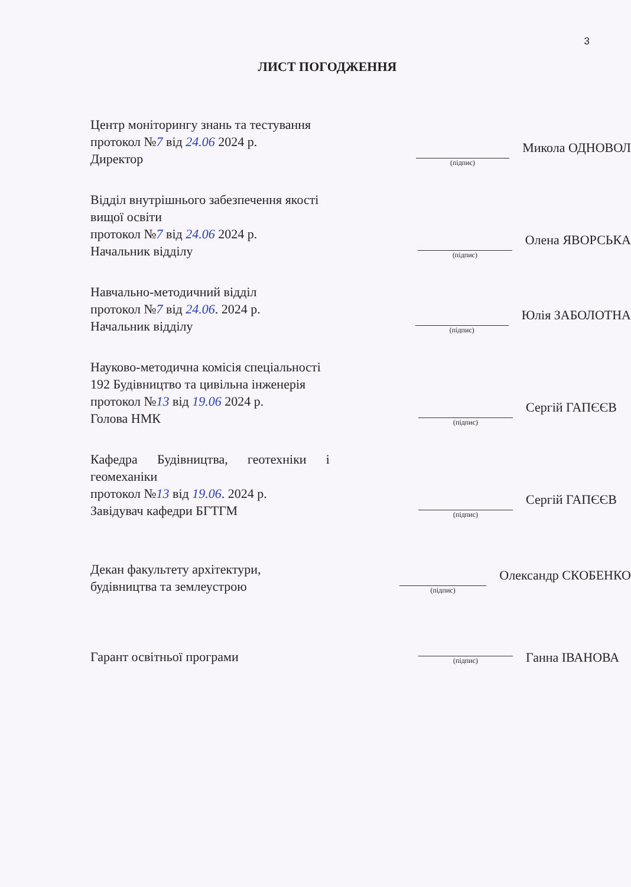3
ЛИСТ ПОГОДЖЕННЯ
Центр моніторингу знань та тестування
протокол №7 від 24.06 2024 р.
Директор
(підпис)
Микола ОДНОВОЛ
Відділ внутрішнього забезпечення якості вищої освіти
протокол №7 від 24.06 2024 р.
Начальник відділу
(підпис)
Олена ЯВОРСЬКА
Навчально-методичний відділ
протокол №7 від 24.06. 2024 р.
Начальник відділу
(підпис)
Юлія ЗАБОЛОТНА
Науково-методична комісія спеціальності 192 Будівництво та цивільна інженерія
протокол №13 від 19.06 2024 р.
Голова НМК
(підпис)
Сергій ГАПЄЄВ
Кафедра Будівництва, геотехніки і геомеханіки
протокол №13 від 19.06. 2024 р.
Завідувач кафедри БГТГМ
(підпис)
Сергій ГАПЄЄВ
Декан факультету архітектури, будівництва та землеустрою
(підпис)
Олександр СКОБЕНКО
Гарант освітньої програми
(підпис)
Ганна ІВАНОВА